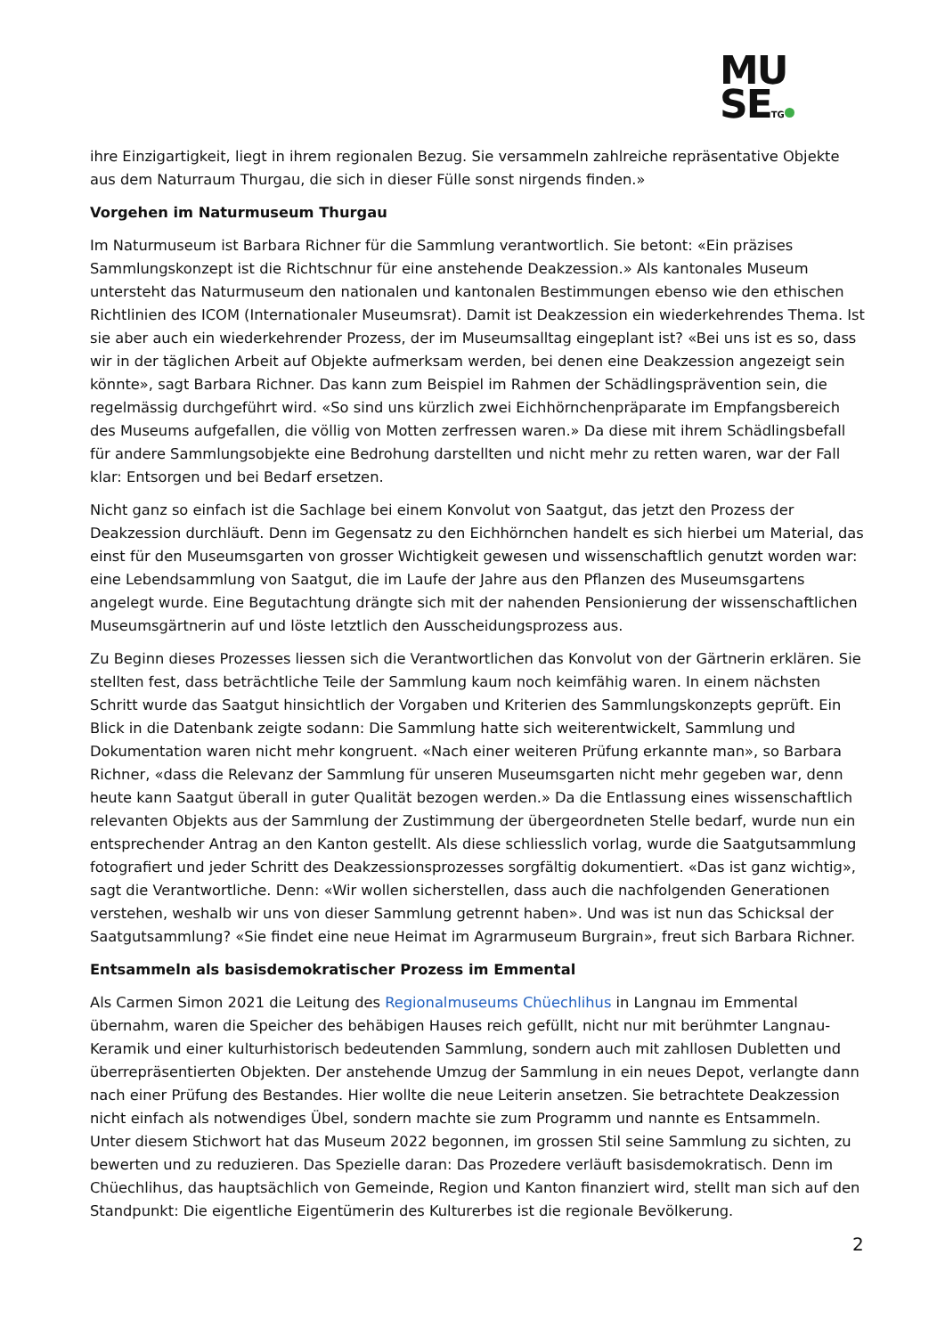MU
SETG
ihre Einzigartigkeit, liegt in ihrem regionalen Bezug. Sie versammeln zahlreiche repräsentative Objekte aus dem Naturraum Thurgau, die sich in dieser Fülle sonst nirgends finden.»
Vorgehen im Naturmuseum Thurgau
Im Naturmuseum ist Barbara Richner für die Sammlung verantwortlich. Sie betont: «Ein präzises Sammlungskonzept ist die Richtschnur für eine anstehende Deakzession.» Als kantonales Museum untersteht das Naturmuseum den nationalen und kantonalen Bestimmungen ebenso wie den ethischen Richtlinien des ICOM (Internationaler Museumsrat). Damit ist Deakzession ein wiederkehrendes Thema. Ist sie aber auch ein wiederkehrender Prozess, der im Museumsalltag eingeplant ist? «Bei uns ist es so, dass wir in der täglichen Arbeit auf Objekte aufmerksam werden, bei denen eine Deakzession angezeigt sein könnte», sagt Barbara Richner. Das kann zum Beispiel im Rahmen der Schädlingsprävention sein, die regelmässig durchgeführt wird. «So sind uns kürzlich zwei Eichhörnchenpräparate im Empfangsbereich des Museums aufgefallen, die völlig von Motten zerfressen waren.» Da diese mit ihrem Schädlingsbefall für andere Sammlungsobjekte eine Bedrohung darstellten und nicht mehr zu retten waren, war der Fall klar: Entsorgen und bei Bedarf ersetzen.
Nicht ganz so einfach ist die Sachlage bei einem Konvolut von Saatgut, das jetzt den Prozess der Deakzession durchläuft. Denn im Gegensatz zu den Eichhörnchen handelt es sich hierbei um Material, das einst für den Museumsgarten von grosser Wichtigkeit gewesen und wissenschaftlich genutzt worden war: eine Lebendsammlung von Saatgut, die im Laufe der Jahre aus den Pflanzen des Museumsgartens angelegt wurde. Eine Begutachtung drängte sich mit der nahenden Pensionierung der wissenschaftlichen Museumsgärtnerin auf und löste letztlich den Ausscheidungsprozess aus.
Zu Beginn dieses Prozesses liessen sich die Verantwortlichen das Konvolut von der Gärtnerin erklären. Sie stellten fest, dass beträchtliche Teile der Sammlung kaum noch keimfähig waren. In einem nächsten Schritt wurde das Saatgut hinsichtlich der Vorgaben und Kriterien des Sammlungskonzepts geprüft. Ein Blick in die Datenbank zeigte sodann: Die Sammlung hatte sich weiterentwickelt, Sammlung und Dokumentation waren nicht mehr kongruent. «Nach einer weiteren Prüfung erkannte man», so Barbara Richner, «dass die Relevanz der Sammlung für unseren Museumsgarten nicht mehr gegeben war, denn heute kann Saatgut überall in guter Qualität bezogen werden.» Da die Entlassung eines wissenschaftlich relevanten Objekts aus der Sammlung der Zustimmung der übergeordneten Stelle bedarf, wurde nun ein entsprechender Antrag an den Kanton gestellt. Als diese schliesslich vorlag, wurde die Saatgutsammlung fotografiert und jeder Schritt des Deakzessionsprozesses sorgfältig dokumentiert. «Das ist ganz wichtig», sagt die Verantwortliche. Denn: «Wir wollen sicherstellen, dass auch die nachfolgenden Generationen verstehen, weshalb wir uns von dieser Sammlung getrennt haben». Und was ist nun das Schicksal der Saatgutsammlung? «Sie findet eine neue Heimat im Agrarmuseum Burgrain», freut sich Barbara Richner.
Entsammeln als basisdemokratischer Prozess im Emmental
Als Carmen Simon 2021 die Leitung des Regionalmuseums Chüechlihus in Langnau im Emmental übernahm, waren die Speicher des behäbigen Hauses reich gefüllt, nicht nur mit berühmter Langnau-Keramik und einer kulturhistorisch bedeutenden Sammlung, sondern auch mit zahllosen Dubletten und überrepräsentierten Objekten. Der anstehende Umzug der Sammlung in ein neues Depot, verlangte dann nach einer Prüfung des Bestandes. Hier wollte die neue Leiterin ansetzen. Sie betrachtete Deakzession nicht einfach als notwendiges Übel, sondern machte sie zum Programm und nannte es Entsammeln. Unter diesem Stichwort hat das Museum 2022 begonnen, im grossen Stil seine Sammlung zu sichten, zu bewerten und zu reduzieren. Das Spezielle daran: Das Prozedere verläuft basisdemokratisch. Denn im Chüechlihus, das hauptsächlich von Gemeinde, Region und Kanton finanziert wird, stellt man sich auf den Standpunkt: Die eigentliche Eigentümerin des Kulturerbes ist die regionale Bevölkerung.
2